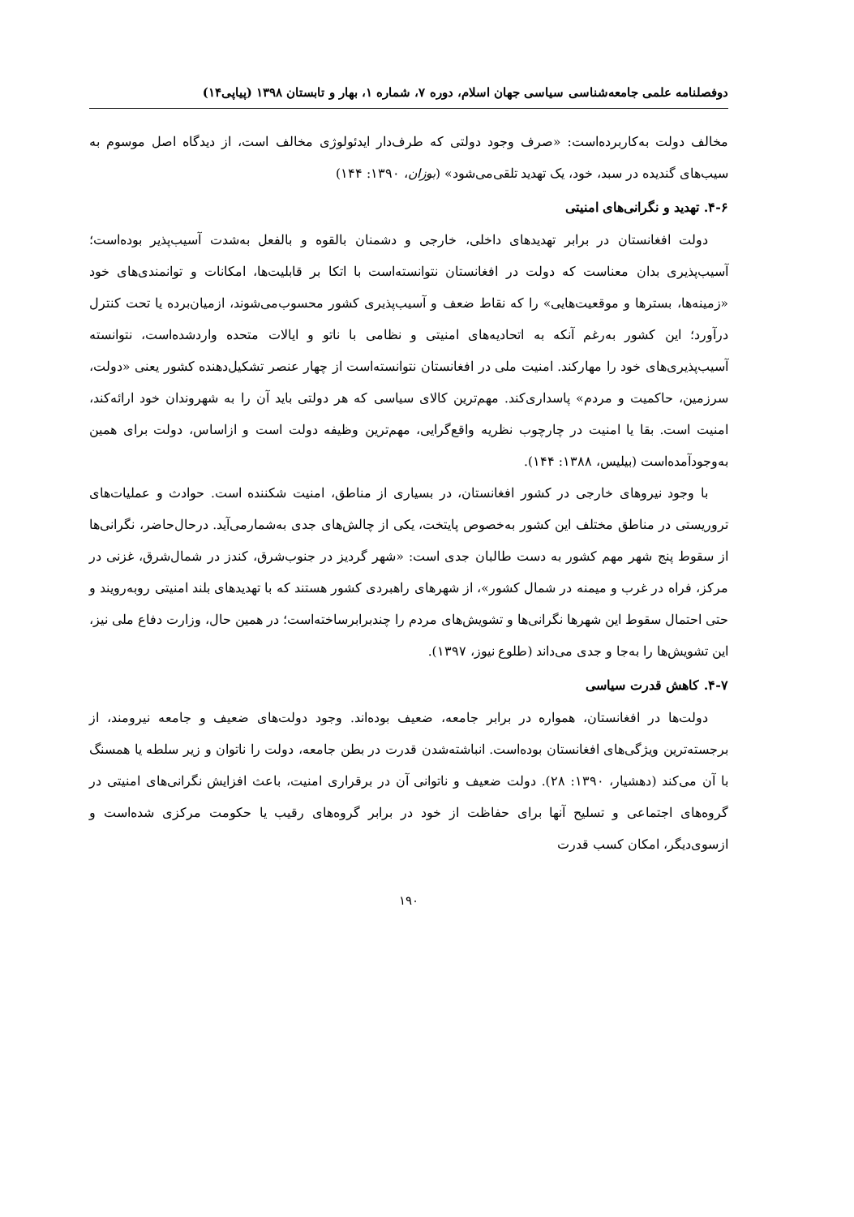دوفصلنامه علمی جامعه‌شناسی سیاسی جهان اسلام، دوره ۷، شماره ۱، بهار و تابستان ۱۳۹۸ (پیاپی۱۴)
مخالف دولت به‌کاربرده‌است: «صرف وجود دولتی که طرف‌دار ایدئولوژی مخالف است، از دیدگاه اصل موسوم به سیب‌های گندیده در سبد، خود، یک تهدید تلقی‌می‌شود» (بوزان، ۱۳۹۰: ۱۴۴)
۴-۶. تهدید و نگرانی‌های امنیتی
دولت افغانستان در برابر تهدیدهای داخلی، خارجی و دشمنان بالقوه و بالفعل به‌شدت آسیب‌پذیر بوده‌است؛ آسیب‌پذیری بدان معناست که دولت در افغانستان نتوانسته‌است با اتکا بر قابلیت‌ها، امکانات و توانمندی‌های خود «زمینه‌ها، بسترها و موقعیت‌هایی» را که نقاط ضعف و آسیب‌پذیری کشور محسوب‌می‌شوند، ازمیان‌برده یا تحت کنترل درآورد؛ این کشور به‌رغم آنکه به اتحادیه‌های امنیتی و نظامی با ناتو و ایالات متحده واردشده‌است، نتوانسته آسیب‌پذیری‌های خود را مهارکند. امنیت ملی در افغانستان نتوانسته‌است از چهار عنصر تشکیل‌دهنده کشور یعنی «دولت، سرزمین، حاکمیت و مردم» پاسداری‌کند. مهم‌ترین کالای سیاسی که هر دولتی باید آن را به شهروندان خود ارائه‌کند، امنیت است. بقا یا امنیت در چارچوب نظریه واقع‌گرایی، مهم‌ترین وظیفه دولت است و ازاساس، دولت برای همین به‌وجودآمده‌است (بیلیس، ۱۳۸۸: ۱۴۴).
با وجود نیروهای خارجی در کشور افغانستان، در بسیاری از مناطق، امنیت شکننده است. حوادث و عملیات‌های تروریستی در مناطق مختلف این کشور به‌خصوص پایتخت، یکی از چالش‌های جدی به‌شمارمی‌آید. درحال‌حاضر، نگرانی‌ها از سقوط پنج شهر مهم کشور به دست طالبان جدی است: «شهر گردیز در جنوب‌شرق، کندز در شمال‌شرق، غزنی در مرکز، فراه در غرب و میمنه در شمال کشور»، از شهرهای راهبردی کشور هستند که با تهدیدهای بلند امنیتی روبه‌رویند و حتی احتمال سقوط این شهرها نگرانی‌ها و تشویش‌های مردم را چندبرابرساخته‌است؛ در همین حال، وزارت دفاع ملی نیز، این تشویش‌ها را به‌جا و جدی می‌داند (طلوع نیوز، ۱۳۹۷).
۴-۷. کاهش قدرت سیاسی
دولت‌ها در افغانستان، همواره در برابر جامعه، ضعیف بوده‌اند. وجود دولت‌های ضعیف و جامعه نیرومند، از برجسته‌ترین ویژگی‌های افغانستان بوده‌است. انباشته‌شدن قدرت در بطن جامعه، دولت را ناتوان و زیر سلطه یا همسنگ با آن می‌کند (دهشیار، ۱۳۹۰: ۲۸). دولت ضعیف و ناتوانی آن در برقراری امنیت، باعث افزایش نگرانی‌های امنیتی در گروه‌های اجتماعی و تسلیح آنها برای حفاظت از خود در برابر گروه‌های رقیب یا حکومت مرکزی شده‌است و ازسوی‌دیگر، امکان کسب قدرت
۱۹۰